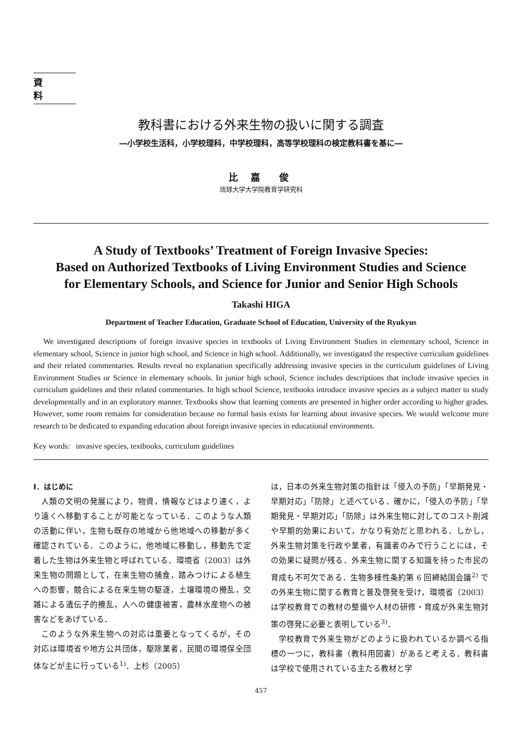資料
教科書における外来生物の扱いに関する調査
―小学校生活科，小学校理科，中学校理科，高等学校理科の検定教科書を基に―
比 嘉　俊
琉球大学大学院教育学研究科
A Study of Textbooks’ Treatment of Foreign Invasive Species:
Based on Authorized Textbooks of Living Environment Studies and Science
for Elementary Schools, and Science for Junior and Senior High Schools
Takashi HIGA
Department of Teacher Education, Graduate School of Education, University of the Ryukyus
We investigated descriptions of foreign invasive species in textbooks of Living Environment Studies in elementary school, Science in elementary school, Science in junior high school, and Science in high school. Additionally, we investigated the respective curriculum guidelines and their related commentaries. Results reveal no explanation specifically addressing invasive species in the curriculum guidelines of Living Environment Studies or Science in elementary schools. In junior high school, Science includes descriptions that include invasive species in curriculum guidelines and their related commentaries. In high school Science, textbooks introduce invasive species as a subject matter to study developmentally and in an exploratory manner. Textbooks show that learning contents are presented in higher order according to higher grades. However, some room remains for consideration because no formal basis exists for learning about invasive species. We would welcome more research to be dedicated to expanding education about foreign invasive species in educational environments.
Key words: invasive species, textbooks, curriculum guidelines
Ⅰ．はじめに
人類の文明の発展により，物資，情報などはより速く，より遠くへ移動することが可能となっている．このような人類の活動に伴い，生物も既存の地域から他地域への移動が多く確認されている．このように，他地域に移動し，移動先で定着した生物は外来生物と呼ばれている．環境省（2003）は外来生物の問題として，在来生物の捕食，踏みつけによる植生への影響，競合による在来生物の駆逐，土壌環境の攪乱，交雑による遺伝子的攪乱，人への健康被害，農林水産物への被害などをあげている．
このような外来生物への対応は重要となってくるが，その対応は環境省や地方公共団体，駆除業者，民間の環境保全団体などが主に行っている<sup>1)</sup>．上杉（2005）
は，日本の外来生物対策の指針は「侵入の予防」「早期発見・早期対応」「防除」と述べている．確かに，「侵入の予防」「早期発見・早期対応」「防除」は外来生物に対してのコスト削減や早期的効果において，かなり有効だと思われる．しかし，外来生物対策を行政や業者，有識者のみで行うことには，その効果に疑問が残る．外来生物に関する知識を持った市民の育成も不可欠である．生物多様性条約第 6 回締結国会議<sup>2)</sup> での外来生物に関する教育と普及啓発を受け，環境省（2003）は学校教育での教材の整備や人材の研修・育成が外来生物対策の啓発に必要と表明している<sup>3)</sup>．
学校教育で外来生物がどのように扱われているか調べる指標の一つに，教科書（教科用図書）があると考える．教科書は学校で使用されている主たる教材と学
457